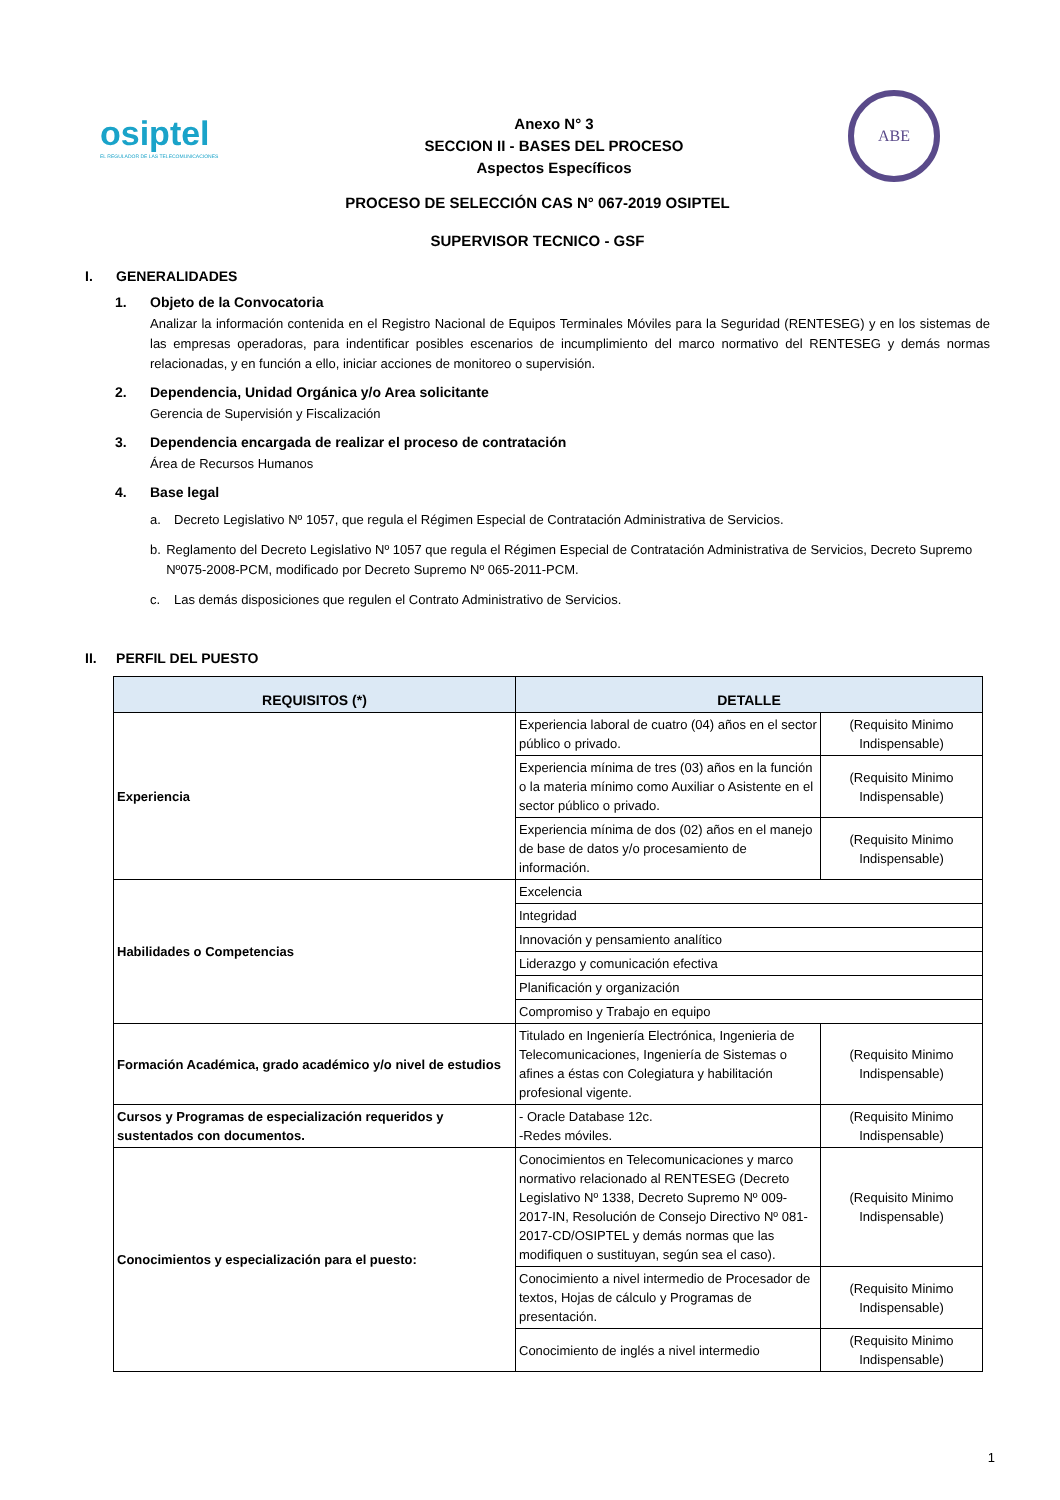osiptel
EL REGULADOR DE LAS TELECOMUNICACIONES
Anexo N° 3
SECCION II - BASES DEL PROCESO
Aspectos Específicos
ABE
PROCESO DE SELECCIÓN CAS N° 067-2019 OSIPTEL
SUPERVISOR TECNICO - GSF
I. GENERALIDADES
1. Objeto de la Convocatoria
Analizar la información contenida en el Registro Nacional de Equipos Terminales Móviles para la Seguridad (RENTESEG) y en los sistemas de las empresas operadoras, para indentificar posibles escenarios de incumplimiento del marco normativo del RENTESEG y demás normas relacionadas, y en función a ello, iniciar acciones de monitoreo o supervisión.
2. Dependencia, Unidad Orgánica y/o Area solicitante
Gerencia de Supervisión y Fiscalización
3. Dependencia encargada de realizar el proceso de contratación
Área de Recursos Humanos
4. Base legal
a. Decreto Legislativo Nº 1057, que regula el Régimen Especial de Contratación Administrativa de Servicios.
b. Reglamento del Decreto Legislativo Nº 1057 que regula el Régimen Especial de Contratación Administrativa de Servicios, Decreto Supremo Nº075-2008-PCM, modificado por Decreto Supremo Nº 065-2011-PCM.
c. Las demás disposiciones que regulen el Contrato Administrativo de Servicios.
II. PERFIL DEL PUESTO
| REQUISITOS (*) | DETALLE | |
| --- | --- | --- |
| Experiencia | Experiencia laboral de cuatro (04) años en el sector público o privado. | (Requisito Minimo Indispensable) |
| | Experiencia mínima de tres (03) años en la función o la materia mínimo como Auxiliar o Asistente en el sector público o privado. | (Requisito Minimo Indispensable) |
| | Experiencia mínima de dos (02) años en el manejo de base de datos y/o procesamiento de información. | (Requisito Minimo Indispensable) |
| Habilidades o Competencias | Excelencia | |
| | Integridad | |
| | Innovación y pensamiento analítico | |
| | Liderazgo y comunicación efectiva | |
| | Planificación y organización | |
| | Compromiso y Trabajo en equipo | |
| Formación Académica, grado académico y/o nivel de estudios | Titulado en Ingeniería Electrónica, Ingenieria de Telecomunicaciones, Ingeniería de Sistemas o afines a éstas con Colegiatura y habilitación profesional vigente. | (Requisito Minimo Indispensable) |
| Cursos y Programas de especialización requeridos y sustentados con documentos. | - Oracle Database 12c. -Redes móviles. | (Requisito Minimo Indispensable) |
| Conocimientos y especialización para el puesto: | Conocimientos en Telecomunicaciones y marco normativo relacionado al RENTESEG (Decreto Legislativo Nº 1338, Decreto Supremo Nº 009-2017-IN, Resolución de Consejo Directivo Nº 081-2017-CD/OSIPTEL y demás normas que las modifiquen o sustituyan, según sea el caso). | (Requisito Minimo Indispensable) |
| | Conocimiento a nivel intermedio de Procesador de textos, Hojas de cálculo y Programas de presentación. | (Requisito Minimo Indispensable) |
| | Conocimiento de inglés a nivel intermedio | (Requisito Minimo Indispensable) |
1